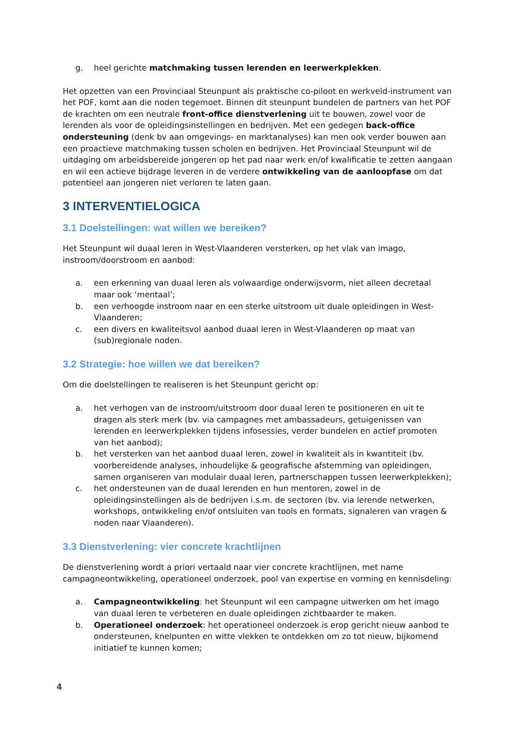g. heel gerichte matchmaking tussen lerenden en leerwerkplekken.
Het opzetten van een Provinciaal Steunpunt als praktische co-piloot en werkveld-instrument van het POF, komt aan die noden tegemoet. Binnen dit steunpunt bundelen de partners van het POF de krachten om een neutrale front-office dienstverlening uit te bouwen, zowel voor de lerenden als voor de opleidingsinstellingen en bedrijven. Met een gedegen back-office ondersteuning (denk bv aan omgevings- en marktanalyses) kan men ook verder bouwen aan een proactieve matchmaking tussen scholen en bedrijven. Het Provinciaal Steunpunt wil de uitdaging om arbeidsbereide jongeren op het pad naar werk en/of kwalificatie te zetten aangaan en wil een actieve bijdrage leveren in de verdere ontwikkeling van de aanloopfase om dat potentieel aan jongeren niet verloren te laten gaan.
3 INTERVENTIELOGICA
3.1 Doelstellingen: wat willen we bereiken?
Het Steunpunt wil duaal leren in West-Vlaanderen versterken, op het vlak van imago, instroom/doorstroom en aanbod:
a. een erkenning van duaal leren als volwaardige onderwijsvorm, niet alleen decretaal maar ook ‘mentaal’;
b. een verhoogde instroom naar en een sterke uitstroom uit duale opleidingen in West-Vlaanderen;
c. een divers en kwaliteitsvol aanbod duaal leren in West-Vlaanderen op maat van (sub)regionale noden.
3.2 Strategie: hoe willen we dat bereiken?
Om die doelstellingen te realiseren is het Steunpunt gericht op:
a. het verhogen van de instroom/uitstroom door duaal leren te positioneren en uit te dragen als sterk merk (bv. via campagnes met ambassadeurs, getuigenissen van lerenden en leerwerkplekken tijdens infosessies, verder bundelen en actief promoten van het aanbod);
b. het versterken van het aanbod duaal leren, zowel in kwaliteit als in kwantiteit (bv. voorbereidende analyses, inhoudelijke & geografische afstemming van opleidingen, samen organiseren van modulair duaal leren, partnerschappen tussen leerwerkplekken);
c. het ondersteunen van de duaal lerenden en hun mentoren, zowel in de opleidingsinstellingen als de bedrijven i.s.m. de sectoren (bv. via lerende netwerken, workshops, ontwikkeling en/of ontsluiten van tools en formats, signaleren van vragen & noden naar Vlaanderen).
3.3 Dienstverlening: vier concrete krachtlijnen
De dienstverlening wordt a priori vertaald naar vier concrete krachtlijnen, met name campagneontwikkeling, operationeel onderzoek, pool van expertise en vorming en kennisdeling:
a. Campagneontwikkeling: het Steunpunt wil een campagne uitwerken om het imago van duaal leren te verbeteren en duale opleidingen zichtbaarder te maken.
b. Operationeel onderzoek: het operationeel onderzoek is erop gericht nieuw aanbod te ondersteunen, knelpunten en witte vlekken te ontdekken om zo tot nieuw, bijkomend initiatief te kunnen komen;
4